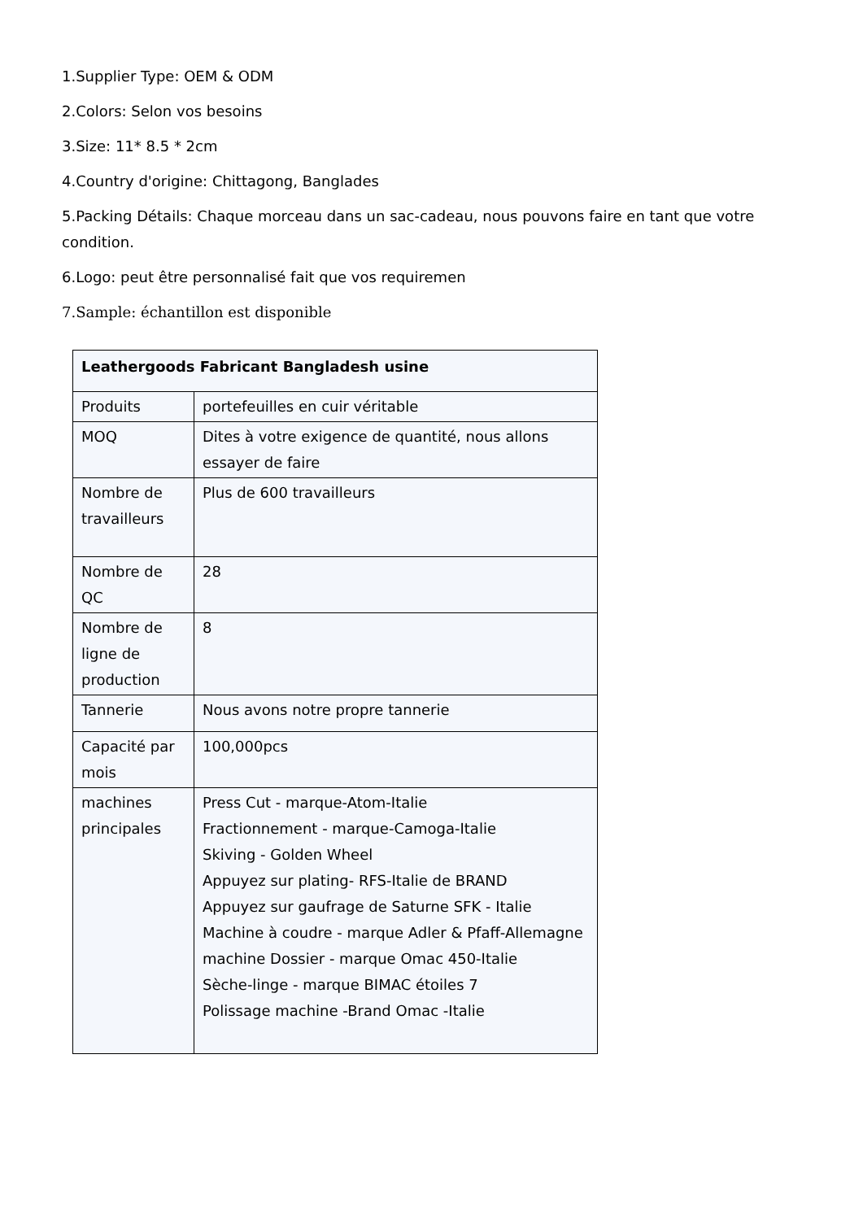1.Supplier Type: OEM & ODM
2.Colors: Selon vos besoins
3.Size: 11* 8.5 * 2cm
4.Country d'origine: Chittagong, Banglades
5.Packing Détails: Chaque morceau dans un sac-cadeau, nous pouvons faire en tant que votre condition.
6.Logo: peut être personnalisé fait que vos requiremen
7.Sample: échantillon est disponible
| Leathergoods Fabricant Bangladesh usine | |
| --- | --- |
| Produits | portefeuilles en cuir véritable |
| MOQ | Dites à votre exigence de quantité, nous allons essayer de faire |
| Nombre de travailleurs | Plus de 600 travailleurs |
| Nombre de QC | 28 |
| Nombre de ligne de production | 8 |
| Tannerie | Nous avons notre propre tannerie |
| Capacité par mois | 100,000pcs |
| machines principales | Press Cut - marque-Atom-Italie Fractionnement - marque-Camoga-Italie Skiving - Golden Wheel Appuyez sur plating- RFS-Italie de BRAND Appuyez sur gaufrage de Saturne SFK - Italie Machine à coudre - marque Adler & Pfaff-Allemagne machine Dossier - marque Omac 450-Italie Sèche-linge - marque BIMAC étoiles 7 Polissage machine -Brand Omac -Italie |